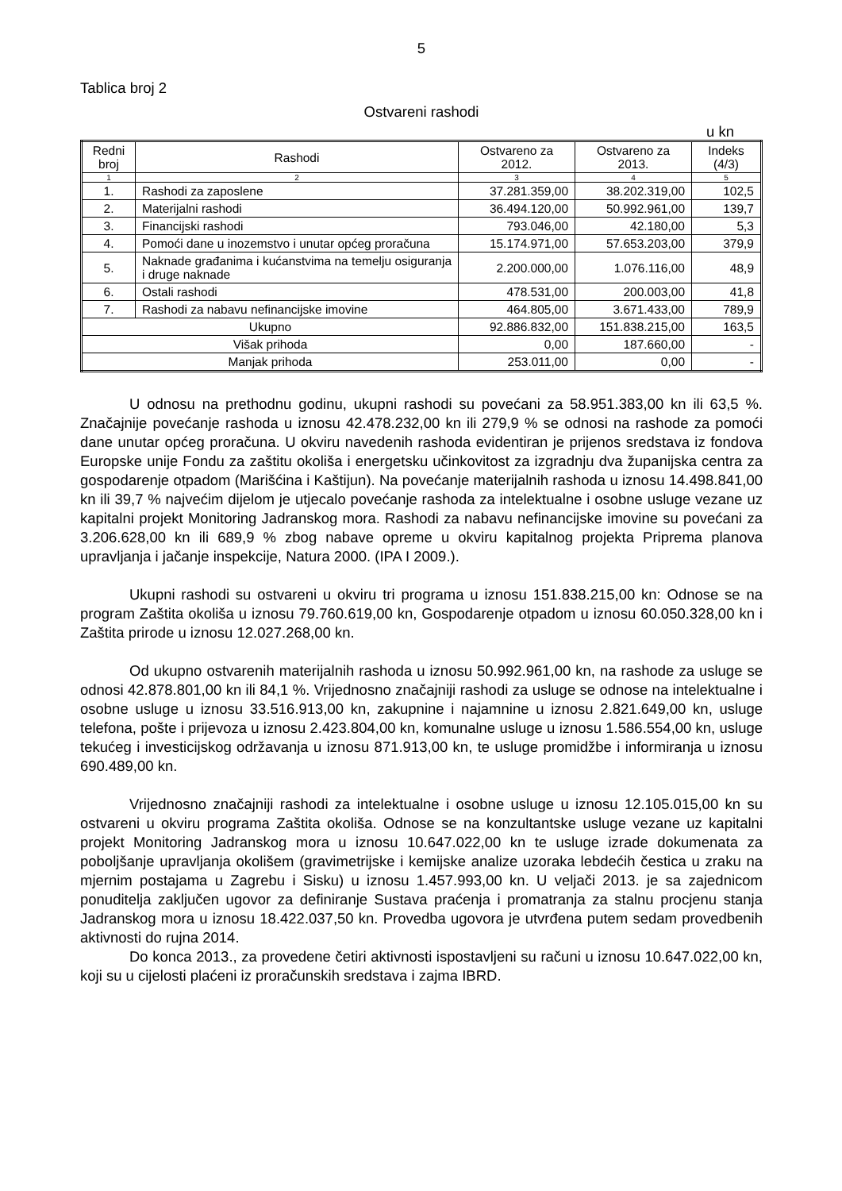5
Tablica broj 2
Ostvareni rashodi
u kn
| Redni broj | Rashodi | Ostvareno za 2012. | Ostvareno za 2013. | Indeks (4/3) |
| --- | --- | --- | --- | --- |
| 1 | 2 | 3 | 4 | 5 |
| 1. | Rashodi za zaposlene | 37.281.359,00 | 38.202.319,00 | 102,5 |
| 2. | Materijalni rashodi | 36.494.120,00 | 50.992.961,00 | 139,7 |
| 3. | Financijski rashodi | 793.046,00 | 42.180,00 | 5,3 |
| 4. | Pomoći dane u inozemstvo i unutar općeg proračuna | 15.174.971,00 | 57.653.203,00 | 379,9 |
| 5. | Naknade građanima i kućanstvima na temelju osiguranja i druge naknade | 2.200.000,00 | 1.076.116,00 | 48,9 |
| 6. | Ostali rashodi | 478.531,00 | 200.003,00 | 41,8 |
| 7. | Rashodi za nabavu nefinancijske imovine | 464.805,00 | 3.671.433,00 | 789,9 |
| Ukupno | | 92.886.832,00 | 151.838.215,00 | 163,5 |
| Višak prihoda | | 0,00 | 187.660,00 | - |
| Manjak prihoda | | 253.011,00 | 0,00 | - |
U odnosu na prethodnu godinu, ukupni rashodi su povećani za 58.951.383,00 kn ili 63,5 %. Značajnije povećanje rashoda u iznosu 42.478.232,00 kn ili 279,9 % se odnosi na rashode za pomoći dane unutar općeg proračuna. U okviru navedenih rashoda evidentiran je prijenos sredstava iz fondova Europske unije Fondu za zaštitu okoliša i energetsku učinkovitost za izgradnju dva županijska centra za gospodarenje otpadom (Marišćina i Kaštijun). Na povećanje materijalnih rashoda u iznosu 14.498.841,00 kn ili 39,7 % najvećim dijelom je utjecalo povećanje rashoda za intelektualne i osobne usluge vezane uz kapitalni projekt Monitoring Jadranskog mora. Rashodi za nabavu nefinancijske imovine su povećani za 3.206.628,00 kn ili 689,9 % zbog nabave opreme u okviru kapitalnog projekta Priprema planova upravljanja i jačanje inspekcije, Natura 2000. (IPA I 2009.).
Ukupni rashodi su ostvareni u okviru tri programa u iznosu 151.838.215,00 kn: Odnose se na program Zaštita okoliša u iznosu 79.760.619,00 kn, Gospodarenje otpadom u iznosu 60.050.328,00 kn i Zaštita prirode u iznosu 12.027.268,00 kn.
Od ukupno ostvarenih materijalnih rashoda u iznosu 50.992.961,00 kn, na rashode za usluge se odnosi 42.878.801,00 kn ili 84,1 %. Vrijednosno značajniji rashodi za usluge se odnose na intelektualne i osobne usluge u iznosu 33.516.913,00 kn, zakupnine i najamnine u iznosu 2.821.649,00 kn, usluge telefona, pošte i prijevoza u iznosu 2.423.804,00 kn, komunalne usluge u iznosu 1.586.554,00 kn, usluge tekućeg i investicijskog održavanja u iznosu 871.913,00 kn, te usluge promidžbe i informiranja u iznosu 690.489,00 kn.
Vrijednosno značajniji rashodi za intelektualne i osobne usluge u iznosu 12.105.015,00 kn su ostvareni u okviru programa Zaštita okoliša. Odnose se na konzultantske usluge vezane uz kapitalni projekt Monitoring Jadranskog mora u iznosu 10.647.022,00 kn te usluge izrade dokumenata za poboljšanje upravljanja okolišem (gravimetrijske i kemijske analize uzoraka lebdećih čestica u zraku na mjernim postajama u Zagrebu i Sisku) u iznosu 1.457.993,00 kn. U veljači 2013. je sa zajednicom ponuditelja zaključen ugovor za definiranje Sustava praćenja i promatranja za stalnu procjenu stanja Jadranskog mora u iznosu 18.422.037,50 kn. Provedba ugovora je utvrđena putem sedam provedbenih aktivnosti do rujna 2014.
Do konca 2013., za provedene četiri aktivnosti ispostavljeni su računi u iznosu 10.647.022,00 kn, koji su u cijelosti plaćeni iz proračunskih sredstava i zajma IBRD.